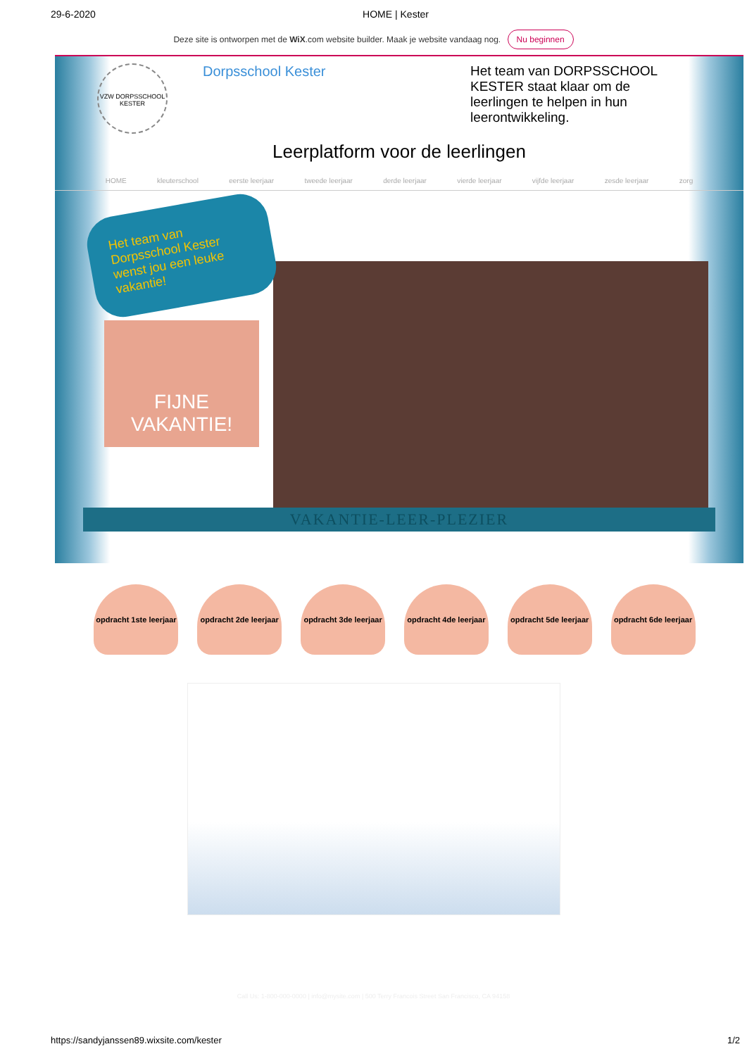29-6-2020 HOME | Kester
Deze site is ontworpen met de WiX.com website builder. Maak je website vandaag nog. Nu beginnen
VZW DORPSSCHOOL KESTER
Dorpsschool Kester Het team van DORPSSCHOOL KESTER staat klaar om de leerlingen te helpen in hun leerontwikkeling.
Leerplatform voor de leerlingen
HOME kleuterschool eerste leerjaar tweede leerjaar derde leerjaar vierde leerjaar vijfde leerjaar zesde leerjaar zorg
Het team van Dorpsschool Kester wenst jou een leuke vakantie!
FIJNE VAKANTIE!
VAKANTIE-LEER-PLEZIER
opdracht 1ste leerjaar
opdracht 2de leerjaar
opdracht 3de leerjaar
opdracht 4de leerjaar
opdracht 5de leerjaar
opdracht 6de leerjaar
Call Us: 1-800-000-0000 | info@mysite.com | 500 Terry Francois Street San Francisco, CA 94158
https://sandyjanssen89.wixsite.com/kester 1/2